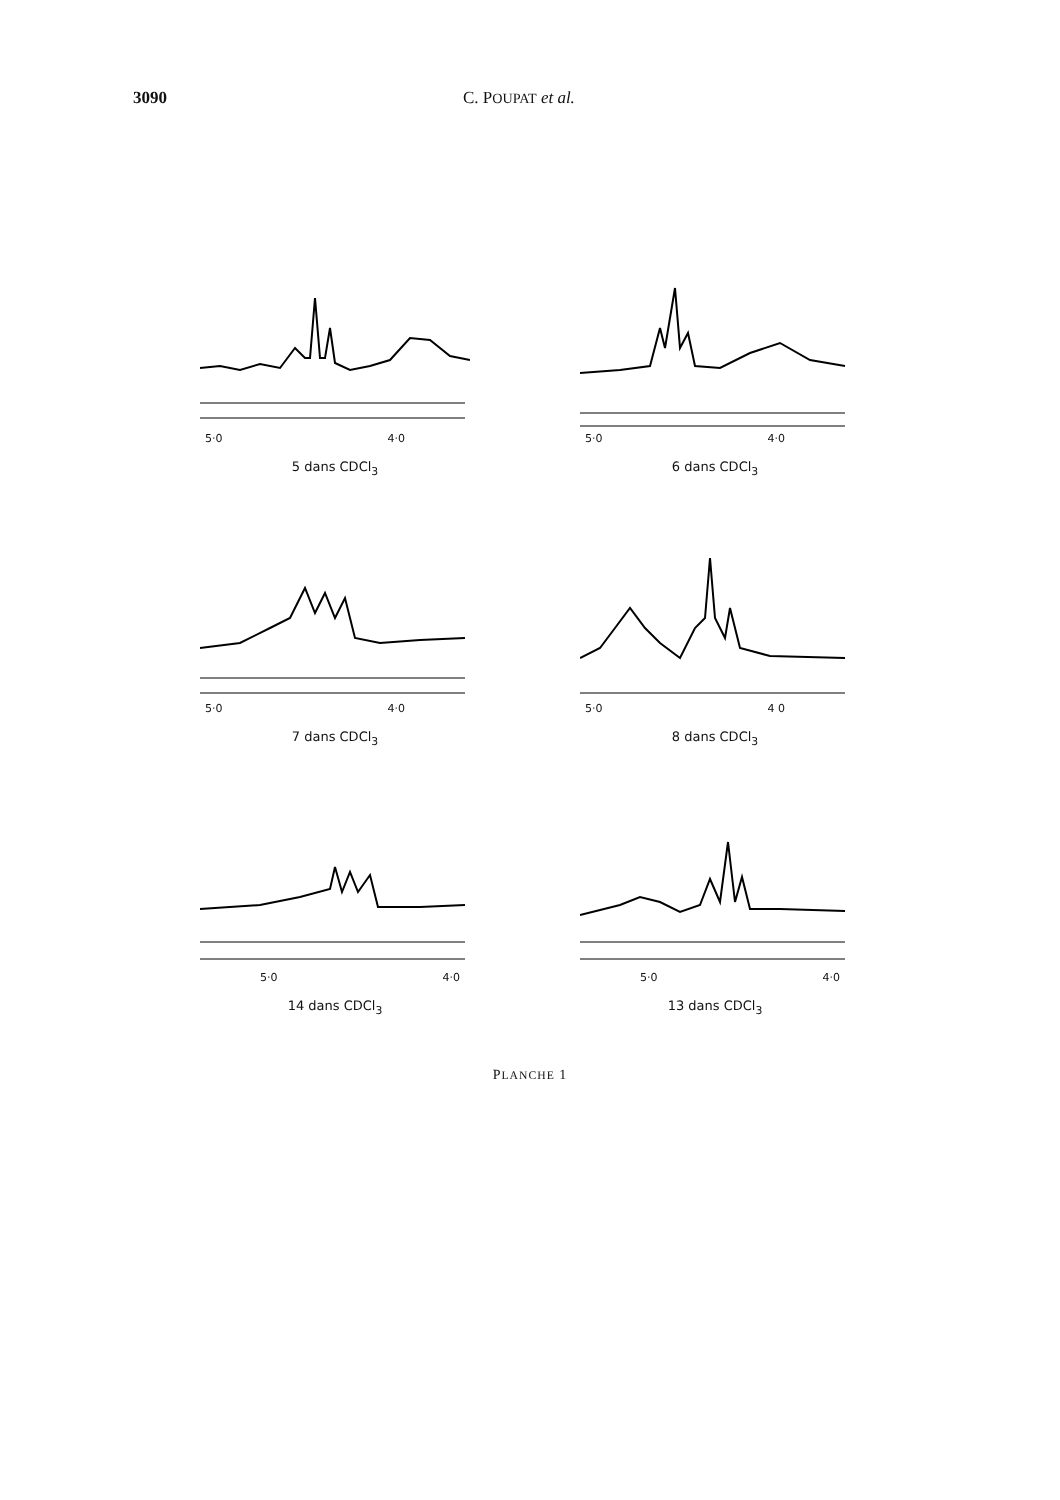3090 C. POUPAT et al.
5·0 4·0
5 dans CDCl<sub>3</sub>
5·0 4·0
6 dans CDCl<sub>3</sub>
5·0 4·0
7 dans CDCl<sub>3</sub>
5·0 4 0
8 dans CDCl<sub>3</sub>
5·0 4·0
14 dans CDCl<sub>3</sub>
5·0 4·0
13 dans CDCl<sub>3</sub>
PLANCHE 1